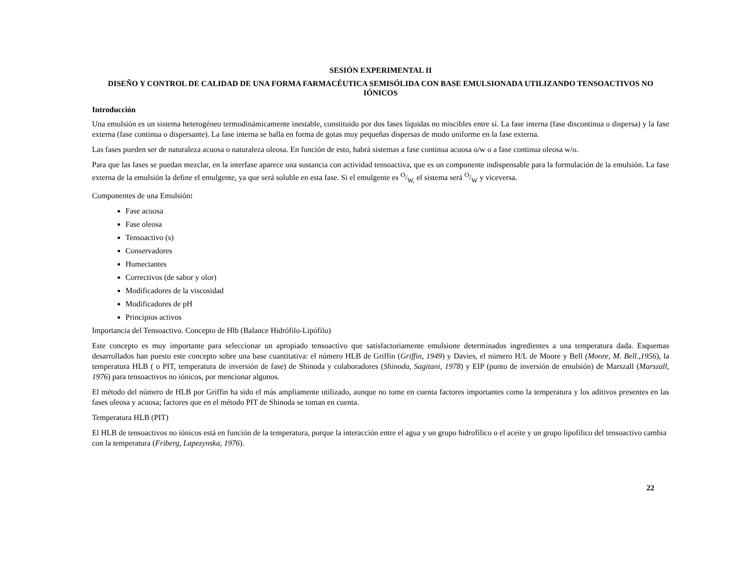SESIÓN EXPERIMENTAL II
DISEÑO Y CONTROL DE CALIDAD DE UNA FORMA FARMACÉUTICA SEMISÓLIDA CON BASE EMULSIONADA UTILIZANDO TENSOACTIVOS NO IÓNICOS
Introducción
Una emulsión es un sistema heterogéneo termodinámicamente inestable, constituido por dos fases líquidas no miscibles entre sí. La fase interna (fase discontinua o dispersa) y la fase externa (fase continua o dispersante). La fase interna se halla en forma de gotas muy pequeñas dispersas de modo uniforme en la fase externa.
Las fases pueden ser de naturaleza acuosa o naturaleza oleosa. En función de esto, habrá sistemas a fase continua acuosa o/w o a fase continua oleosa w/o.
Para que las fases se puedan mezclar, en la interfase aparece una sustancia con actividad tensoactiva, que es un componente indispensable para la formulación de la emulsión. La fase externa de la emulsión la define el emulgente, ya que será soluble en esta fase. Si el emulgente es O/W, el sistema será O/W y viceversa.
Componentes de una Emulsión:
Fase acuosa
Fase oleosa
Tensoactivo (s)
Conservadores
Humectantes
Correctivos (de sabor y olor)
Modificadores de la viscosidad
Modificadores de pH
Principios activos
Importancia del Tensoactivo. Concepto de Hlb (Balance Hidrófilo-Lipófilo)
Este concepto es muy importante para seleccionar un apropiado tensoactivo que satisfactoriamente emulsione determinados ingredientes a una temperatura dada. Esquemas desarrollados han puesto este concepto sobre una base cuantitativa: el número HLB de Griffin (Griffin, 1949) y Davies, el número H/L de Moore y Bell (Moore, M. Bell.,1956), la temperatura HLB ( o PIT, temperatura de inversión de fase) de Shinoda y colaboradores (Shinoda, Sagitani, 1978) y EIP (punto de inversión de emulsión) de Marszall (Marszall, 1976) para tensoactivos no iónicos, por mencionar algunos.
El método del número de HLB por Griffin ha sido el más ampliamente utilizado, aunque no tome en cuenta factores importantes como la temperatura y los aditivos presentes en las fases oleosa y acuosa; factores que en el método PIT de Shinoda se toman en cuenta.
Temperatura HLB (PIT)
El HLB de tensoactivos no iónicos está en función de la temperatura, porque la interacción entre el agua y un grupo hidrofílico o el aceite y un grupo lipofílico del tensoactivo cambia con la temperatura (Friberg, Lapezynska, 1976).
22